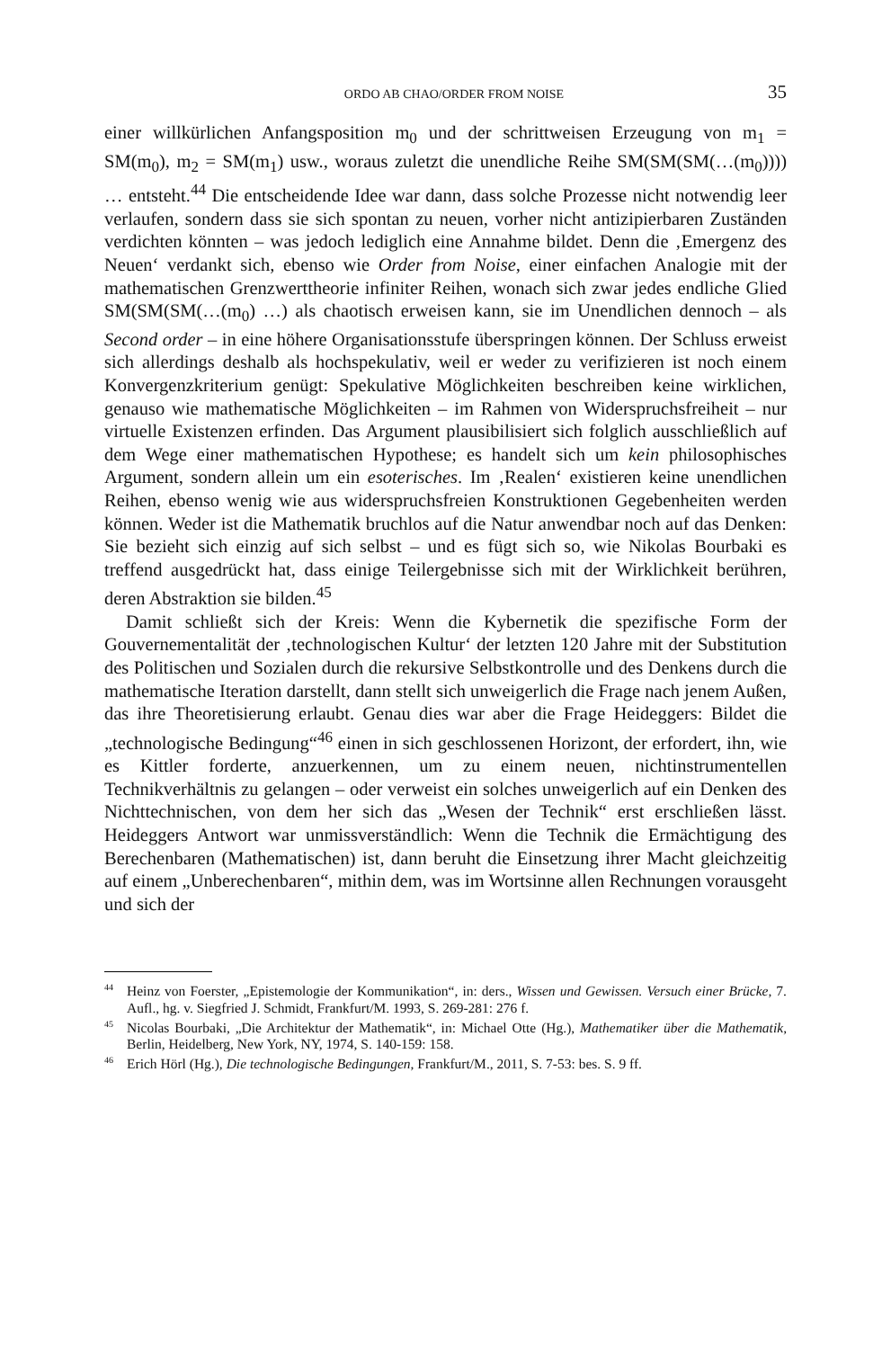ORDO AB CHAO/ORDER FROM NOISE 35
einer willkürlichen Anfangsposition m<sub>0</sub> und der schrittweisen Erzeugung von m<sub>1</sub> = SM(m<sub>0</sub>), m<sub>2</sub> = SM(m<sub>1</sub>) usw., woraus zuletzt die unendliche Reihe SM(SM(SM(…(m<sub>0</sub>)))) … entsteht.<sup>44</sup> Die entscheidende Idee war dann, dass solche Prozesse nicht notwendig leer verlaufen, sondern dass sie sich spontan zu neuen, vorher nicht antizipierbaren Zuständen verdichten könnten – was jedoch lediglich eine Annahme bildet. Denn die ‚Emergenz des Neuen‘ verdankt sich, ebenso wie Order from Noise, einer einfachen Analogie mit der mathematischen Grenzwerttheorie infiniter Reihen, wonach sich zwar jedes endliche Glied SM(SM(SM(…(m<sub>0</sub>) …) als chaotisch erweisen kann, sie im Unendlichen dennoch – als Second order – in eine höhere Organisationsstufe überspringen können. Der Schluss erweist sich allerdings deshalb als hochspekulativ, weil er weder zu verifizieren ist noch einem Konvergenzkriterium genügt: Spekulative Möglichkeiten beschreiben keine wirklichen, genauso wie mathematische Möglichkeiten – im Rahmen von Widerspruchsfreiheit – nur virtuelle Existenzen erfinden. Das Argument plausibilisiert sich folglich ausschließlich auf dem Wege einer mathematischen Hypothese; es handelt sich um kein philosophisches Argument, sondern allein um ein esoterisches. Im ‚Realen‘ existieren keine unendlichen Reihen, ebenso wenig wie aus widerspruchsfreien Konstruktionen Gegebenheiten werden können. Weder ist die Mathematik bruchlos auf die Natur anwendbar noch auf das Denken: Sie bezieht sich einzig auf sich selbst – und es fügt sich so, wie Nikolas Bourbaki es treffend ausgedrückt hat, dass einige Teilergebnisse sich mit der Wirklichkeit berühren, deren Abstraktion sie bilden.<sup>45</sup>
Damit schließt sich der Kreis: Wenn die Kybernetik die spezifische Form der Gouvernementalität der ‚technologischen Kultur‘ der letzten 120 Jahre mit der Substitution des Politischen und Sozialen durch die rekursive Selbstkontrolle und des Denkens durch die mathematische Iteration darstellt, dann stellt sich unweigerlich die Frage nach jenem Außen, das ihre Theoretisierung erlaubt. Genau dies war aber die Frage Heideggers: Bildet die „technologische Bedingung“<sup>46</sup> einen in sich geschlossenen Horizont, der erfordert, ihn, wie es Kittler forderte, anzuerkennen, um zu einem neuen, nichtinstrumentellen Technikverhältnis zu gelangen – oder verweist ein solches unweigerlich auf ein Denken des Nichttechnischen, von dem her sich das „Wesen der Technik“ erst erschließen lässt. Heideggers Antwort war unmissverständlich: Wenn die Technik die Ermächtigung des Berechenbaren (Mathematischen) ist, dann beruht die Einsetzung ihrer Macht gleichzeitig auf einem „Unberechenbaren“, mithin dem, was im Wortsinne allen Rechnungen vorausgeht und sich der
<sup>44</sup> Heinz von Foerster, „Epistemologie der Kommunikation“, in: ders., Wissen und Gewissen. Versuch einer Brücke, 7. Aufl., hg. v. Siegfried J. Schmidt, Frankfurt/M. 1993, S. 269-281: 276 f.
<sup>45</sup> Nicolas Bourbaki, „Die Architektur der Mathematik“, in: Michael Otte (Hg.), Mathematiker über die Mathematik, Berlin, Heidelberg, New York, NY, 1974, S. 140-159: 158.
<sup>46</sup> Erich Hörl (Hg.), Die technologische Bedingungen, Frankfurt/M., 2011, S. 7-53: bes. S. 9 ff.